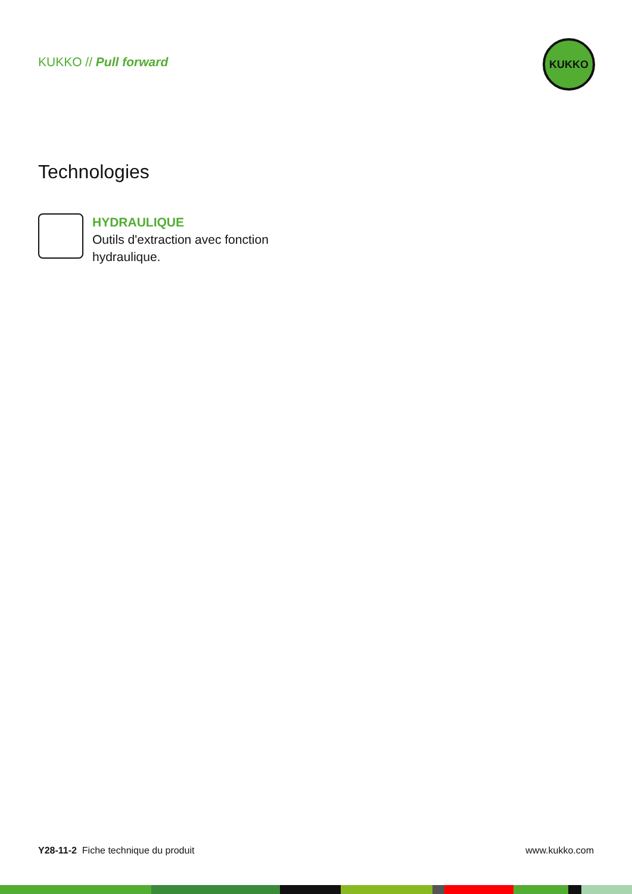KUKKO // Pull forward
KUKKO
Technologies
HYDRAULIQUE
Outils d'extraction avec fonction
hydraulique.
Y28-11-2 Fiche technique du produit www.kukko.com